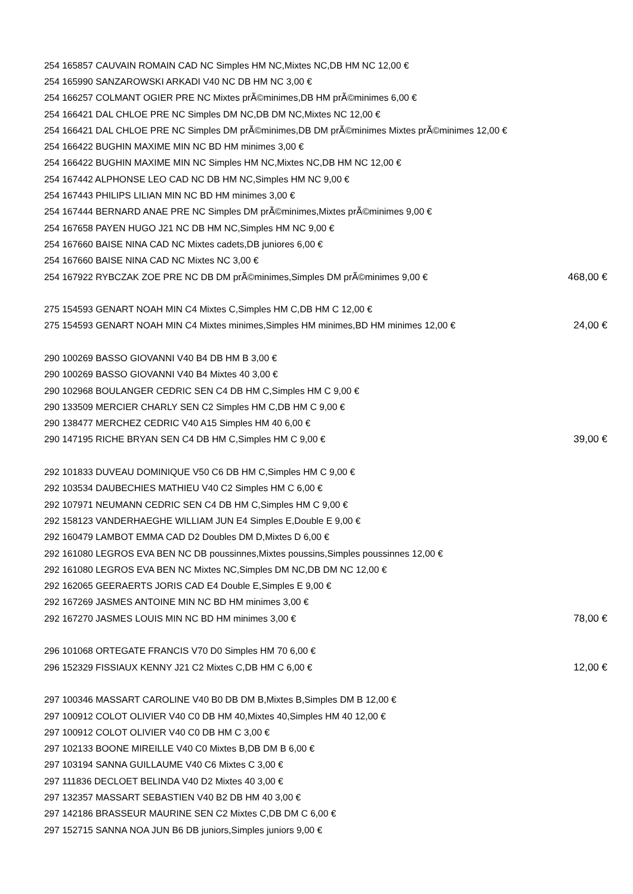| 254 165857 CAUVAIN ROMAIN CAD NC Simples HM NC,Mixtes NC,DB HM NC 12,00 € | |
| 254 165990 SANZAROWSKI ARKADI V40 NC DB HM NC 3,00 € | |
| 254 166257 COLMANT OGIER PRE NC Mixtes prÃ©minimes,DB HM prÃ©minimes 6,00 € | |
| 254 166421 DAL CHLOE PRE NC Simples DM NC,DB DM NC,Mixtes NC 12,00 € | |
| 254 166421 DAL CHLOE PRE NC Simples DM prÃ©minimes,DB DM prÃ©minimes Mixtes prÃ©minimes 12,00 € | |
| 254 166422 BUGHIN MAXIME MIN NC BD HM minimes 3,00 € | |
| 254 166422 BUGHIN MAXIME MIN NC Simples HM NC,Mixtes NC,DB HM NC 12,00 € | |
| 254 167442 ALPHONSE LEO CAD NC DB HM NC,Simples HM NC 9,00 € | |
| 254 167443 PHILIPS LILIAN MIN NC BD HM minimes 3,00 € | |
| 254 167444 BERNARD ANAE PRE NC Simples DM prÃ©minimes,Mixtes prÃ©minimes 9,00 € | |
| 254 167658 PAYEN HUGO J21 NC DB HM NC,Simples HM NC 9,00 € | |
| 254 167660 BAISE NINA CAD NC Mixtes cadets,DB juniores 6,00 € | |
| 254 167660 BAISE NINA CAD NC Mixtes NC 3,00 € | |
| 254 167922 RYBCZAK ZOE PRE NC DB DM prÃ©minimes,Simples DM prÃ©minimes 9,00 € | 468,00 € |
| 275 154593 GENART NOAH MIN C4 Mixtes C,Simples HM C,DB HM C 12,00 € | |
| 275 154593 GENART NOAH MIN C4 Mixtes minimes,Simples HM minimes,BD HM minimes 12,00 € | 24,00 € |
| 290 100269 BASSO GIOVANNI V40 B4 DB HM B 3,00 € | |
| 290 100269 BASSO GIOVANNI V40 B4 Mixtes 40 3,00 € | |
| 290 102968 BOULANGER CEDRIC SEN C4 DB HM C,Simples HM C 9,00 € | |
| 290 133509 MERCIER CHARLY SEN C2 Simples HM C,DB HM C 9,00 € | |
| 290 138477 MERCHEZ CEDRIC V40 A15 Simples HM 40 6,00 € | |
| 290 147195 RICHE BRYAN SEN C4 DB HM C,Simples HM C 9,00 € | 39,00 € |
| 292 101833 DUVEAU DOMINIQUE V50 C6 DB HM C,Simples HM C 9,00 € | |
| 292 103534 DAUBECHIES MATHIEU V40 C2 Simples HM C 6,00 € | |
| 292 107971 NEUMANN CEDRIC SEN C4 DB HM C,Simples HM C 9,00 € | |
| 292 158123 VANDERHAEGHE WILLIAM JUN E4 Simples E,Double E 9,00 € | |
| 292 160479 LAMBOT EMMA CAD D2 Doubles DM D,Mixtes D 6,00 € | |
| 292 161080 LEGROS EVA BEN NC DB poussinnes,Mixtes poussins,Simples poussinnes 12,00 € | |
| 292 161080 LEGROS EVA BEN NC Mixtes NC,Simples DM NC,DB DM NC 12,00 € | |
| 292 162065 GEERAERTS JORIS CAD E4 Double E,Simples E 9,00 € | |
| 292 167269 JASMES ANTOINE MIN NC BD HM minimes 3,00 € | |
| 292 167270 JASMES LOUIS MIN NC BD HM minimes 3,00 € | 78,00 € |
| 296 101068 ORTEGATE FRANCIS V70 D0 Simples HM 70 6,00 € | |
| 296 152329 FISSIAUX KENNY J21 C2 Mixtes C,DB HM C 6,00 € | 12,00 € |
| 297 100346 MASSART CAROLINE V40 B0 DB DM B,Mixtes B,Simples DM B 12,00 € | |
| 297 100912 COLOT OLIVIER V40 C0 DB HM 40,Mixtes 40,Simples HM 40 12,00 € | |
| 297 100912 COLOT OLIVIER V40 C0 DB HM C 3,00 € | |
| 297 102133 BOONE MIREILLE V40 C0 Mixtes B,DB DM B 6,00 € | |
| 297 103194 SANNA GUILLAUME V40 C6 Mixtes C 3,00 € | |
| 297 111836 DECLOET BELINDA V40 D2 Mixtes 40 3,00 € | |
| 297 132357 MASSART SEBASTIEN V40 B2 DB HM 40 3,00 € | |
| 297 142186 BRASSEUR MAURINE SEN C2 Mixtes C,DB DM C 6,00 € | |
| 297 152715 SANNA NOA JUN B6 DB juniors,Simples juniors 9,00 € | |